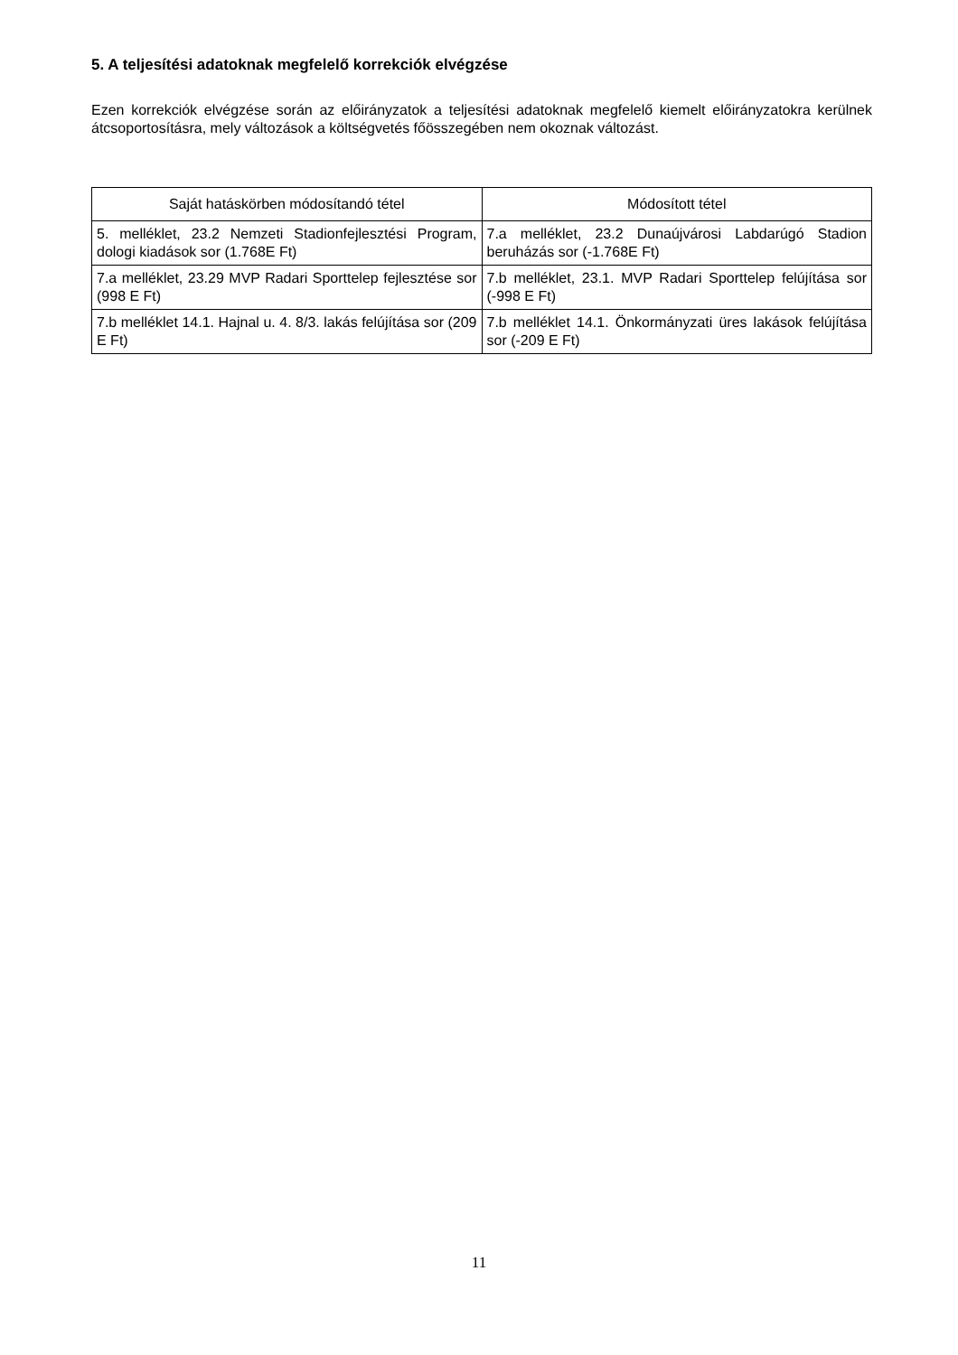5. A teljesítési adatoknak megfelelő korrekciók elvégzése
Ezen korrekciók elvégzése során az előirányzatok a teljesítési adatoknak megfelelő kiemelt előirányzatokra kerülnek átcsoportosításra, mely változások a költségvetés főösszegében nem okoznak változást.
| Saját hatáskörben módosítandó tétel | Módosított tétel |
| --- | --- |
| 5. melléklet, 23.2 Nemzeti Stadionfejlesztési Program, dologi kiadások sor (1.768E Ft) | 7.a melléklet, 23.2 Dunaújvárosi Labdarúgó Stadion beruházás sor (-1.768E Ft) |
| 7.a melléklet, 23.29 MVP Radari Sporttelep fejlesztése sor (998 E Ft) | 7.b melléklet, 23.1. MVP Radari Sporttelep felújítása sor (-998 E Ft) |
| 7.b melléklet 14.1. Hajnal u. 4. 8/3. lakás felújítása sor (209 E Ft) | 7.b melléklet 14.1. Önkormányzati üres lakások felújítása sor (-209 E Ft) |
11